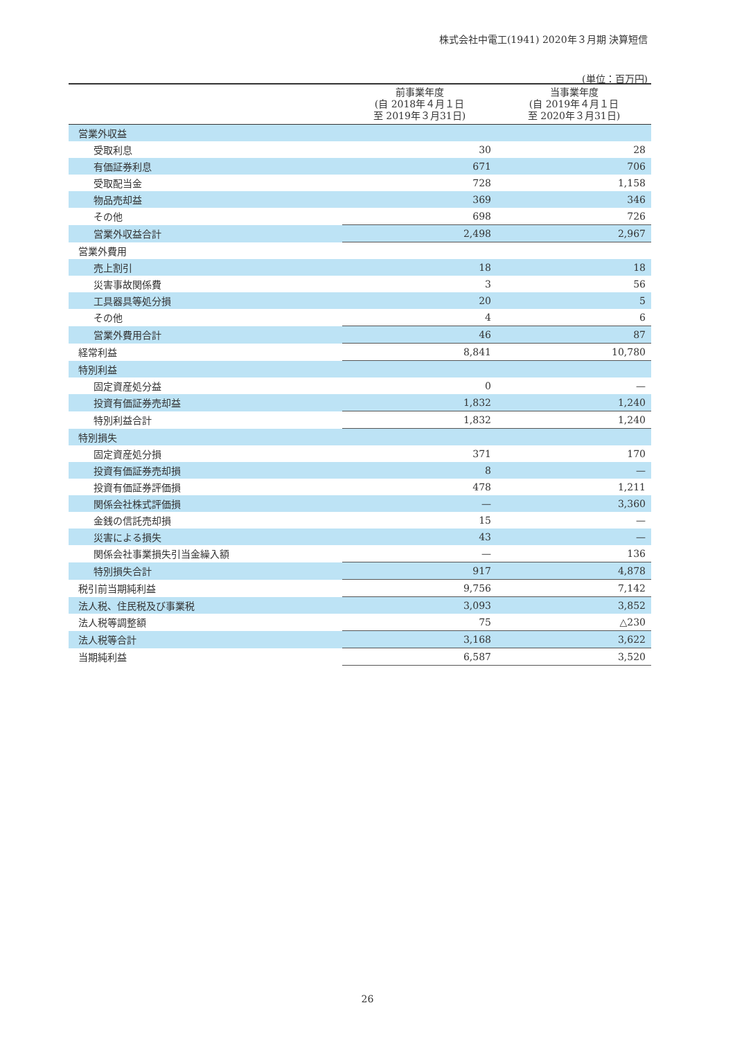株式会社中電工(1941) 2020年３月期 決算短信
(単位：百万円)
| | 前事業年度 (自 2018年４月１日 至 2019年３月31日) | 当事業年度 (自 2019年４月１日 至 2020年３月31日) |
| --- | --- | --- |
| 営業外収益 | | |
| 受取利息 | 30 | 28 |
| 有価証券利息 | 671 | 706 |
| 受取配当金 | 728 | 1,158 |
| 物品売却益 | 369 | 346 |
| その他 | 698 | 726 |
| 営業外収益合計 | 2,498 | 2,967 |
| 営業外費用 | | |
| 売上割引 | 18 | 18 |
| 災害事故関係費 | 3 | 56 |
| 工具器具等処分損 | 20 | 5 |
| その他 | 4 | 6 |
| 営業外費用合計 | 46 | 87 |
| 経常利益 | 8,841 | 10,780 |
| 特別利益 | | |
| 固定資産処分益 | 0 | — |
| 投資有価証券売却益 | 1,832 | 1,240 |
| 特別利益合計 | 1,832 | 1,240 |
| 特別損失 | | |
| 固定資産処分損 | 371 | 170 |
| 投資有価証券売却損 | 8 | — |
| 投資有価証券評価損 | 478 | 1,211 |
| 関係会社株式評価損 | — | 3,360 |
| 金銭の信託売却損 | 15 | — |
| 災害による損失 | 43 | — |
| 関係会社事業損失引当金繰入額 | — | 136 |
| 特別損失合計 | 917 | 4,878 |
| 税引前当期純利益 | 9,756 | 7,142 |
| 法人税、住民税及び事業税 | 3,093 | 3,852 |
| 法人税等調整額 | 75 | △230 |
| 法人税等合計 | 3,168 | 3,622 |
| 当期純利益 | 6,587 | 3,520 |
26